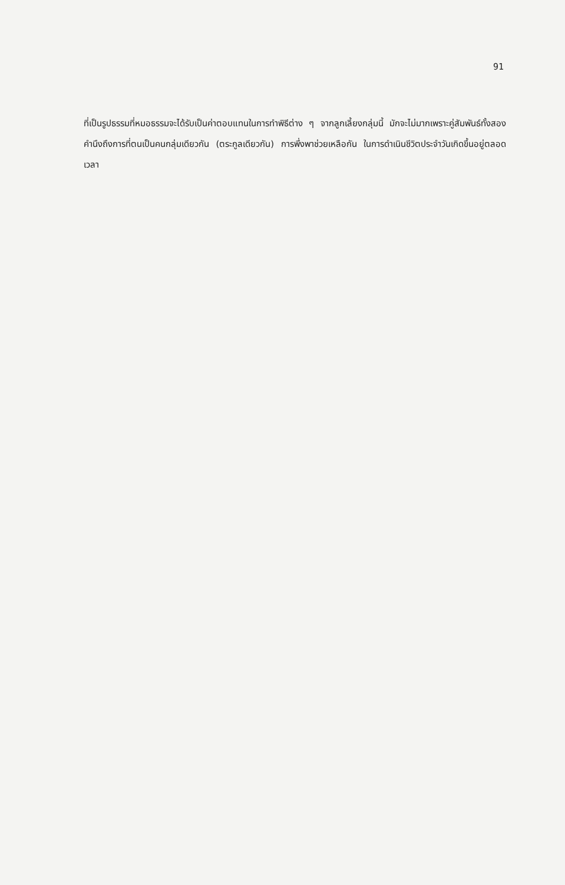91
ที่เป็นรูปธรรมที่หมอธรรมจะได้รับเป็นค่าตอบแทนในการทำพิธีต่าง ๆ จากลูกเลี้ยงกลุ่มนี้ มักจะไม่มากเพราะคู่สัมพันธ์ทั้งสองคำนึงถึงการที่ตนเป็นคนกลุ่มเดียวกัน (ตระกูลเดียวกัน) การพึ่งพาช่วยเหลือกัน ในการดำเนินชีวิตประจำวันเกิดขึ้นอยู่ตลอดเวลา